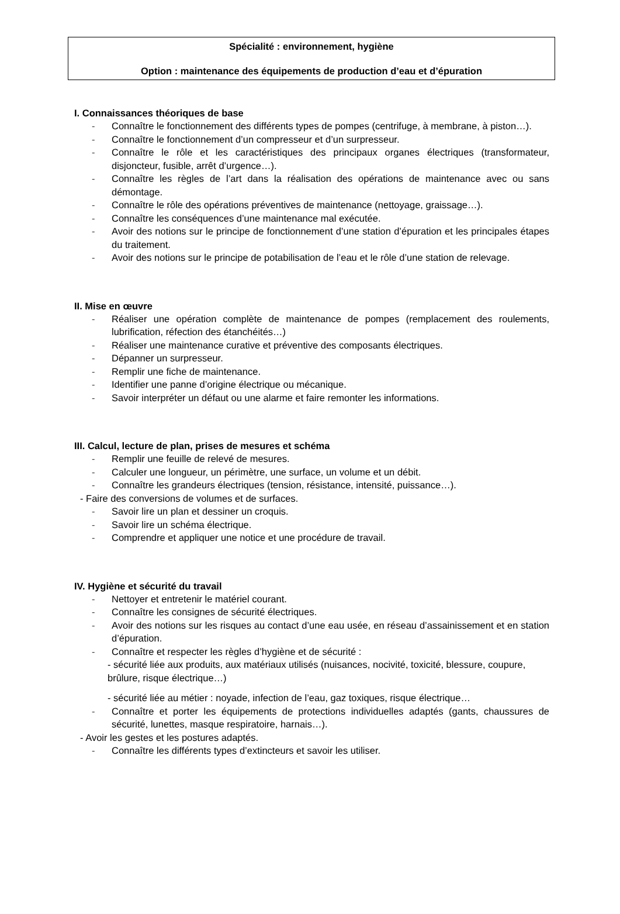Spécialité : environnement, hygiène
Option : maintenance des équipements de production d’eau et d’épuration
I. Connaissances théoriques de base
- Connaître le fonctionnement des différents types de pompes (centrifuge, à membrane, à piston…).
- Connaître le fonctionnement d’un compresseur et d’un surpresseur.
- Connaître le rôle et les caractéristiques des principaux organes électriques (transformateur, disjoncteur, fusible, arrêt d’urgence…).
- Connaître les règles de l’art dans la réalisation des opérations de maintenance avec ou sans démontage.
- Connaître le rôle des opérations préventives de maintenance (nettoyage, graissage…).
- Connaître les conséquences d’une maintenance mal exécutée.
- Avoir des notions sur le principe de fonctionnement d’une station d’épuration et les principales étapes du traitement.
- Avoir des notions sur le principe de potabilisation de l’eau et le rôle d’une station de relevage.
II. Mise en œuvre
- Réaliser une opération complète de maintenance de pompes (remplacement des roulements, lubrification, réfection des étanchéités…)
- Réaliser une maintenance curative et préventive des composants électriques.
- Dépanner un surpresseur.
- Remplir une fiche de maintenance.
- Identifier une panne d’origine électrique ou mécanique.
- Savoir interpréter un défaut ou une alarme et faire remonter les informations.
III. Calcul, lecture de plan, prises de mesures et schéma
- Remplir une feuille de relevé de mesures.
- Calculer une longueur, un périmètre, une surface, un volume et un débit.
- Connaître les grandeurs électriques (tension, résistance, intensité, puissance…).
- Faire des conversions de volumes et de surfaces.
- Savoir lire un plan et dessiner un croquis.
- Savoir lire un schéma électrique.
- Comprendre et appliquer une notice et une procédure de travail.
IV. Hygiène et sécurité du travail
- Nettoyer et entretenir le matériel courant.
- Connaître les consignes de sécurité électriques.
- Avoir des notions sur les risques au contact d’une eau usée, en réseau d’assainissement et en station d’épuration.
- Connaître et respecter les règles d’hygiène et de sécurité :
- sécurité liée aux produits, aux matériaux utilisés (nuisances, nocivité, toxicité, blessure, coupure, brûlure, risque électrique…)
- sécurité liée au métier : noyade, infection de l’eau, gaz toxiques, risque électrique…
- Connaître et porter les équipements de protections individuelles adaptés (gants, chaussures de sécurité, lunettes, masque respiratoire, harnais…).
- Avoir les gestes et les postures adaptés.
- Connaître les différents types d’extincteurs et savoir les utiliser.